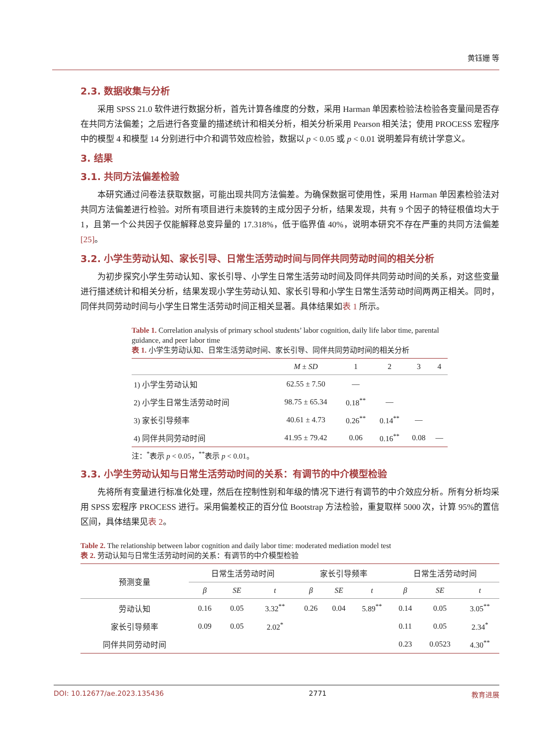黄钰姗 等
2.3. 数据收集与分析
采用 SPSS 21.0 软件进行数据分析，首先计算各维度的分数，采用 Harman 单因素检验法检验各变量间是否存在共同方法偏差；之后进行各变量的描述统计和相关分析，相关分析采用 Pearson 相关法；使用 PROCESS 宏程序中的模型 4 和模型 14 分别进行中介和调节效应检验，数据以 p < 0.05 或 p < 0.01 说明差异有统计学意义。
3. 结果
3.1. 共同方法偏差检验
本研究通过问卷法获取数据，可能出现共同方法偏差。为确保数据可使用性，采用 Harman 单因素检验法对共同方法偏差进行检验。对所有项目进行未旋转的主成分因子分析，结果发现，共有 9 个因子的特征根值均大于 1，且第一个公共因子仅能解释总变异量的 17.318%，低于临界值 40%，说明本研究不存在严重的共同方法偏差[25]。
3.2. 小学生劳动认知、家长引导、日常生活劳动时间与同伴共同劳动时间的相关分析
为初步探究小学生劳动认知、家长引导、小学生日常生活劳动时间及同伴共同劳动时间的关系，对这些变量进行描述统计和相关分析，结果发现小学生劳动认知、家长引导和小学生日常生活劳动时间两两正相关。同时，同伴共同劳动时间与小学生日常生活劳动时间正相关显著。具体结果如表 1 所示。
Table 1. Correlation analysis of primary school students’ labor cognition, daily life labor time, parental guidance, and peer labor time
表 1. 小学生劳动认知、日常生活劳动时间、家长引导、同伴共同劳动时间的相关分析
| | M ± SD | 1 | 2 | 3 | 4 |
| --- | --- | --- | --- | --- | --- |
| 1) 小学生劳动认知 | 62.55 ± 7.50 | — | | | |
| 2) 小学生日常生活劳动时间 | 98.75 ± 65.34 | 0.18<sup>**</sup> | — | | |
| 3) 家长引导频率 | 40.61 ± 4.73 | 0.26<sup>**</sup> | 0.14<sup>**</sup> | — | |
| 4) 同伴共同劳动时间 | 41.95 ± 79.42 | 0.06 | 0.16<sup>**</sup> | 0.08 | — |
注：<sup>*</sup>表示 p < 0.05，<sup>**</sup>表示 p < 0.01。
3.3. 小学生劳动认知与日常生活劳动时间的关系：有调节的中介模型检验
先将所有变量进行标准化处理，然后在控制性别和年级的情况下进行有调节的中介效应分析。所有分析均采用 SPSS 宏程序 PROCESS 进行。采用偏差校正的百分位 Bootstrap 方法检验，重复取样 5000 次，计算 95%的置信区间，具体结果见表 2。
Table 2. The relationship between labor cognition and daily labor time: moderated mediation model test
表 2. 劳动认知与日常生活劳动时间的关系：有调节的中介模型检验
| 预测变量 | 日常生活劳动时间 | | | 家长引导频率 | | | 日常生活劳动时间 | | |
| --- | --- | --- | --- | --- | --- | --- | --- | --- | --- |
| | β | SE | t | β | SE | t | β | SE | t |
| 劳动认知 | 0.16 | 0.05 | 3.32<sup>**</sup> | 0.26 | 0.04 | 5.89<sup>**</sup> | 0.14 | 0.05 | 3.05<sup>**</sup> |
| 家长引导频率 | 0.09 | 0.05 | 2.02<sup>*</sup> | | | | 0.11 | 0.05 | 2.34<sup>*</sup> |
| 同伴共同劳动时间 | | | | | | | 0.23 | 0.0523 | 4.30<sup>**</sup> |
DOI: 10.12677/ae.2023.135436 2771 教育进展